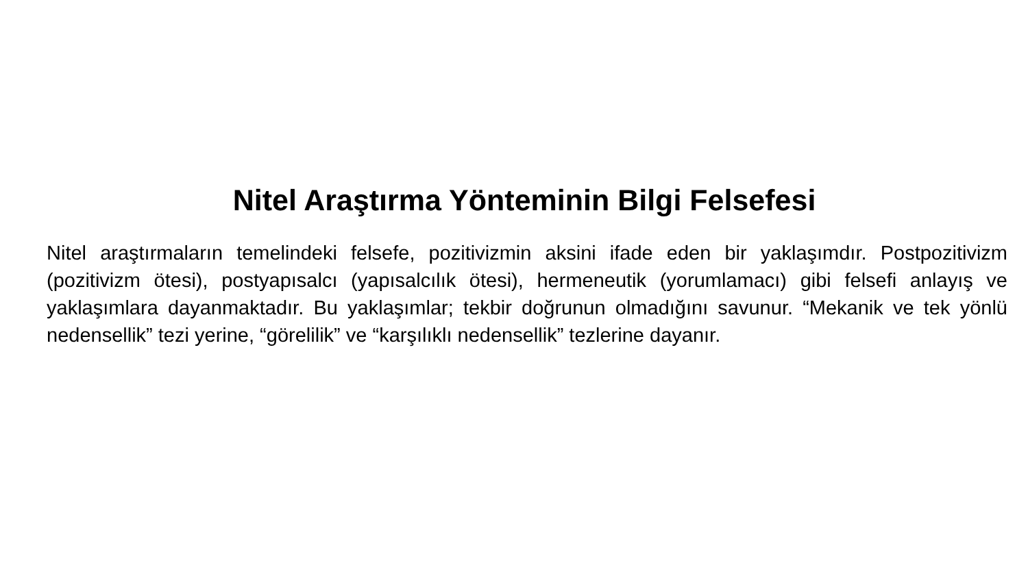Nitel Araştırma Yönteminin Bilgi Felsefesi
Nitel araştırmaların temelindeki felsefe, pozitivizmin aksini ifade eden bir yaklaşımdır. Postpozitivizm (pozitivizm ötesi), postyapısalcı (yapısalcılık ötesi), hermeneutik (yorumlamacı) gibi felsefi anlayış ve yaklaşımlara dayanmaktadır. Bu yaklaşımlar; tekbir doğrunun olmadığını savunur. “Mekanik ve tek yönlü nedensellik” tezi yerine, “görelilik” ve “karşılıklı nedensellik” tezlerine dayanır.